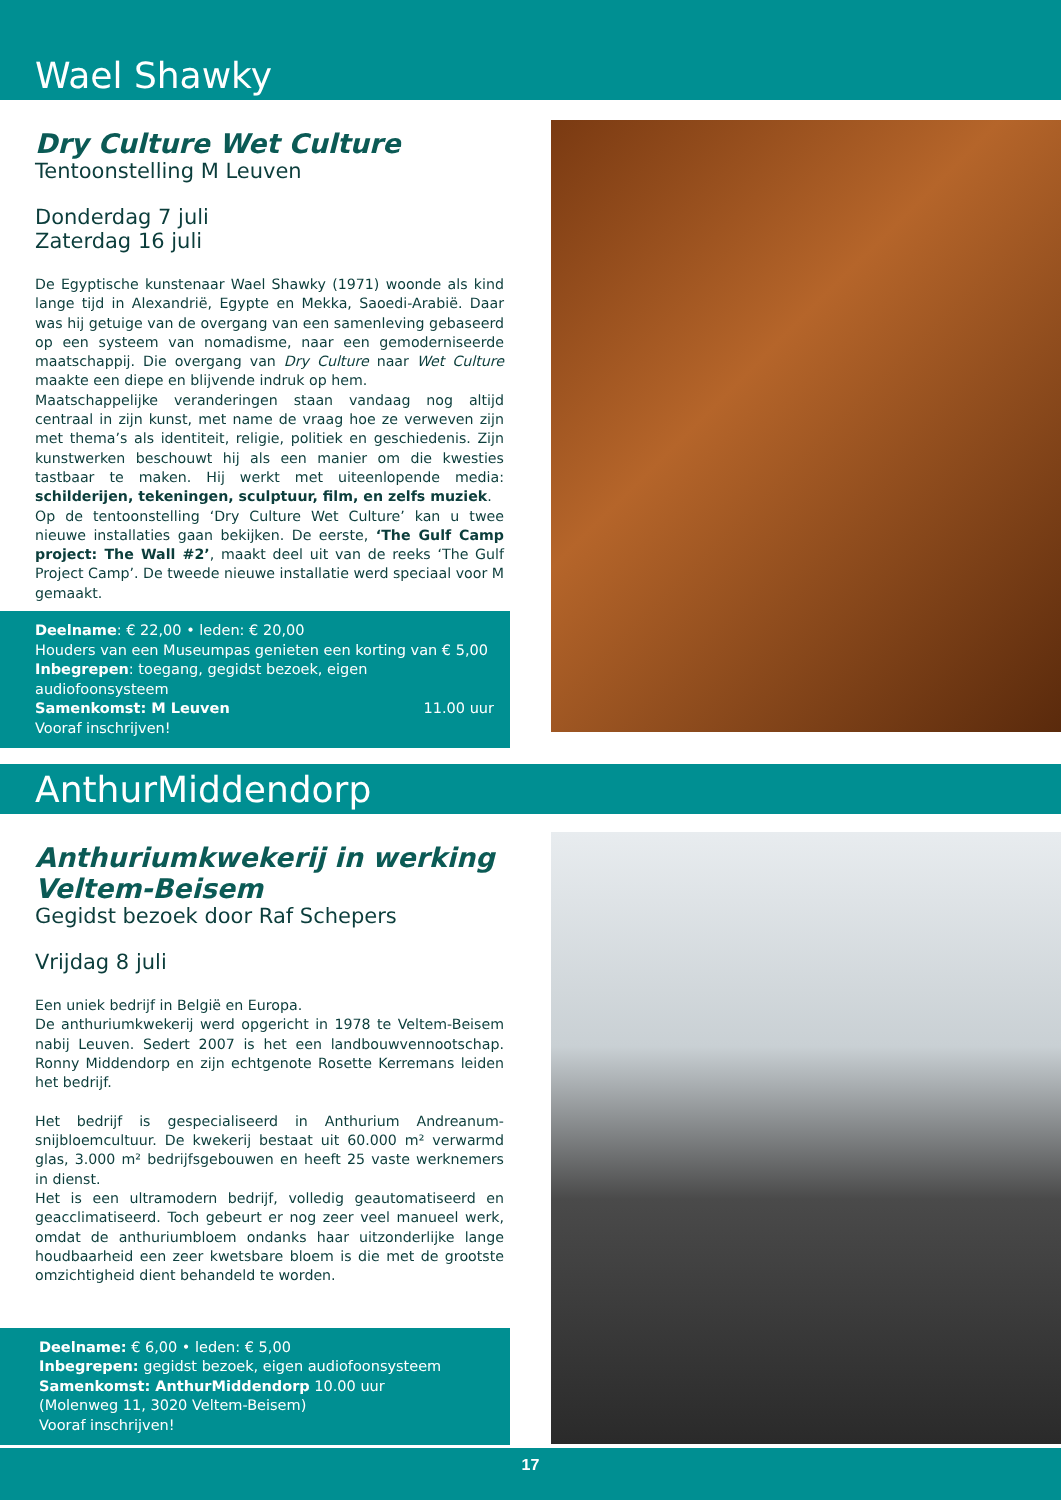Wael Shawky
Dry Culture Wet Culture
Tentoonstelling M Leuven
Donderdag 7 juli
Zaterdag 16 juli
De Egyptische kunstenaar Wael Shawky (1971) woonde als kind lange tijd in Alexandrië, Egypte en Mekka, Saoedi-Arabië. Daar was hij getuige van de overgang van een samenleving gebaseerd op een systeem van nomadisme, naar een gemoderniseerde maatschappij. Die overgang van Dry Culture naar Wet Culture maakte een diepe en blijvende indruk op hem.
Maatschappelijke veranderingen staan vandaag nog altijd centraal in zijn kunst, met name de vraag hoe ze verweven zijn met thema’s als identiteit, religie, politiek en geschiedenis. Zijn kunstwerken beschouwt hij als een manier om die kwesties tastbaar te maken. Hij werkt met uiteenlopende media: schilderijen, tekeningen, sculptuur, film, en zelfs muziek.
Op de tentoonstelling ‘Dry Culture Wet Culture’ kan u twee nieuwe installaties gaan bekijken. De eerste, ‘The Gulf Camp project: The Wall #2’, maakt deel uit van de reeks ‘The Gulf Project Camp’. De tweede nieuwe installatie werd speciaal voor M gemaakt.
Deelname: € 22,00 • leden: € 20,00
Houders van een Museumpas genieten een korting van € 5,00
Inbegrepen: toegang, gegidst bezoek, eigen audiofoonsysteem
Samenkomst: M Leuven 11.00 uur
Vooraf inschrijven!
AnthurMiddendorp
Anthuriumkwekerij in werking
Veltem-Beisem
Gegidst bezoek door Raf Schepers
Vrijdag 8 juli
Een uniek bedrijf in België en Europa.
De anthuriumkwekerij werd opgericht in 1978 te Veltem-Beisem nabij Leuven. Sedert 2007 is het een landbouwvennootschap. Ronny Middendorp en zijn echtgenote Rosette Kerremans leiden het bedrijf.
Het bedrijf is gespecialiseerd in Anthurium Andreanum-snijbloemcultuur. De kwekerij bestaat uit 60.000 m² verwarmd glas, 3.000 m² bedrijfsgebouwen en heeft 25 vaste werknemers in dienst.
Het is een ultramodern bedrijf, volledig geautomatiseerd en geacclimatiseerd. Toch gebeurt er nog zeer veel manueel werk, omdat de anthuriumbloem ondanks haar uitzonderlijke lange houdbaarheid een zeer kwetsbare bloem is die met de grootste omzichtigheid dient behandeld te worden.
Deelname: € 6,00 • leden: € 5,00
Inbegrepen: gegidst bezoek, eigen audiofoonsysteem
Samenkomst: AnthurMiddendorp 10.00 uur
(Molenweg 11, 3020 Veltem-Beisem)
Vooraf inschrijven!
17